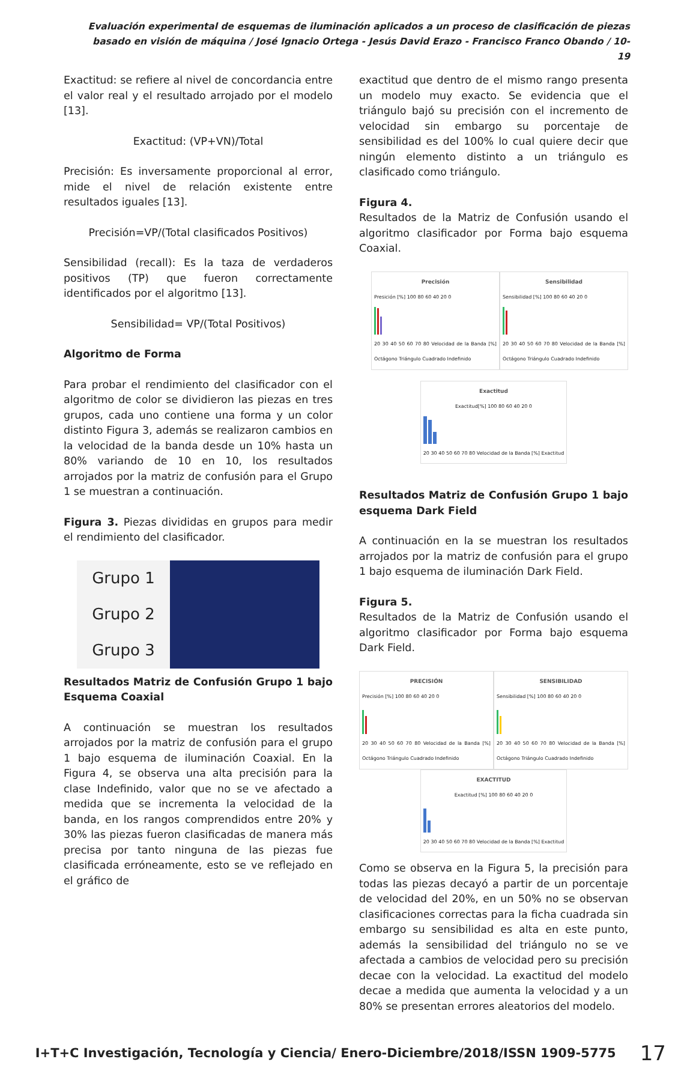Evaluación experimental de esquemas de iluminación aplicados a un proceso de clasificación de piezas basado en visión de máquina / José Ignacio Ortega - Jesús David Erazo - Francisco Franco Obando / 10-19
Exactitud: se refiere al nivel de concordancia entre el valor real y el resultado arrojado por el modelo [13].
Exactitud: (VP+VN)/Total
Precisión: Es inversamente proporcional al error, mide el nivel de relación existente entre resultados iguales [13].
Precisión=VP/(Total clasificados Positivos)
Sensibilidad (recall): Es la taza de verdaderos positivos (TP) que fueron correctamente identificados por el algoritmo [13].
Sensibilidad= VP/(Total Positivos)
Algoritmo de Forma
Para probar el rendimiento del clasificador con el algoritmo de color se dividieron las piezas en tres grupos, cada uno contiene una forma y un color distinto Figura 3, además se realizaron cambios en la velocidad de la banda desde un 10% hasta un 80% variando de 10 en 10, los resultados arrojados por la matriz de confusión para el Grupo 1 se muestran a continuación.
Figura 3. Piezas divididas en grupos para medir el rendimiento del clasificador.
Grupo 1
Grupo 2
Grupo 3
Resultados Matriz de Confusión Grupo 1 bajo Esquema Coaxial
A continuación se muestran los resultados arrojados por la matriz de confusión para el grupo 1 bajo esquema de iluminación Coaxial. En la Figura 4, se observa una alta precisión para la clase Indefinido, valor que no se ve afectado a medida que se incrementa la velocidad de la banda, en los rangos comprendidos entre 20% y 30% las piezas fueron clasificadas de manera más precisa por tanto ninguna de las piezas fue clasificada erróneamente, esto se ve reflejado en el gráfico de
exactitud que dentro de el mismo rango presenta un modelo muy exacto. Se evidencia que el triángulo bajó su precisión con el incremento de velocidad sin embargo su porcentaje de sensibilidad es del 100% lo cual quiere decir que ningún elemento distinto a un triángulo es clasificado como triángulo.
Figura 4.
Resultados de la Matriz de Confusión usando el algoritmo clasificador por Forma bajo esquema Coaxial.
Precisión Presición [%] 100 80 60 40 20 0
20 30 40 50 60 70 80 Velocidad de la Banda [%] Octágono Triángulo Cuadrado Indefinido
Sensibilidad Sensibilidad [%] 100 80 60 40 20 0
20 30 40 50 60 70 80 Velocidad de la Banda [%] Octágono Triángulo Cuadrado Indefinido
Exactitud Exactitud[%] 100 80 60 40 20 0
20 30 40 50 60 70 80 Velocidad de la Banda [%] Exactitud
Resultados Matriz de Confusión Grupo 1 bajo esquema Dark Field
A continuación en la se muestran los resultados arrojados por la matriz de confusión para el grupo 1 bajo esquema de iluminación Dark Field.
Figura 5.
Resultados de la Matriz de Confusión usando el algoritmo clasificador por Forma bajo esquema Dark Field.
PRECISIÓN Precisión [%] 100 80 60 40 20 0
20 30 40 50 60 70 80 Velocidad de la Banda [%] Octágono Triángulo Cuadrado Indefinido
SENSIBILIDAD Sensibilidad [%] 100 80 60 40 20 0
20 30 40 50 60 70 80 Velocidad de la Banda [%] Octágono Triángulo Cuadrado Indefinido
EXACTITUD Exactitud [%] 100 80 60 40 20 0
20 30 40 50 60 70 80 Velocidad de la Banda [%] Exactitud
Como se observa en la Figura 5, la precisión para todas las piezas decayó a partir de un porcentaje de velocidad del 20%, en un 50% no se observan clasificaciones correctas para la ficha cuadrada sin embargo su sensibilidad es alta en este punto, además la sensibilidad del triángulo no se ve afectada a cambios de velocidad pero su precisión decae con la velocidad. La exactitud del modelo decae a medida que aumenta la velocidad y a un 80% se presentan errores aleatorios del modelo.
I+T+C Investigación, Tecnología y Ciencia/ Enero-Diciembre/2018/ISSN 1909-5775 17